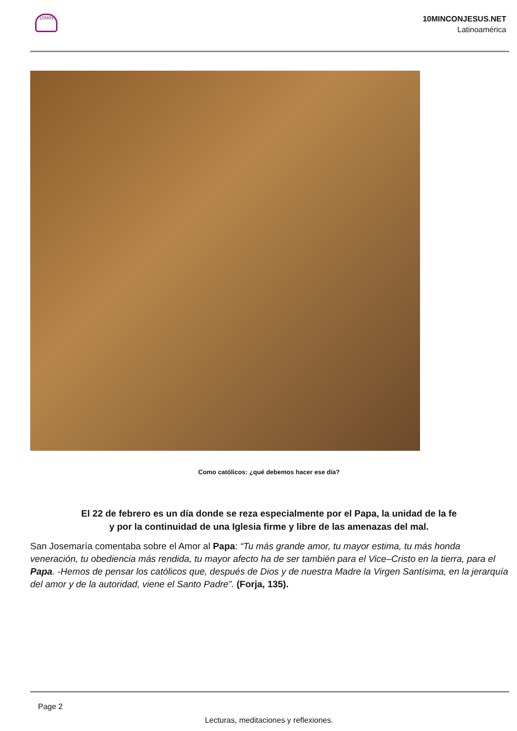10MIN
10MINCONJESUS.NET
Latinoamérica
Como católicos: ¿qué debemos hacer ese día?
El 22 de febrero es un día donde se reza especialmente por el Papa, la unidad de la fe
y por la continuidad de una Iglesia firme y libre de las amenazas del mal.
San Josemaría comentaba sobre el Amor al Papa: “Tu más grande amor, tu mayor estima, tu más honda veneración, tu obediencia más rendida, tu mayor afecto ha de ser también para el Vice–Cristo en la tierra, para el Papa. -Hemos de pensar los católicos que, después de Dios y de nuestra Madre la Virgen Santísima, en la jerarquía del amor y de la autoridad, viene el Santo Padre”. (Forja, 135).
Page 2
Lecturas, meditaciones y reflexiones.